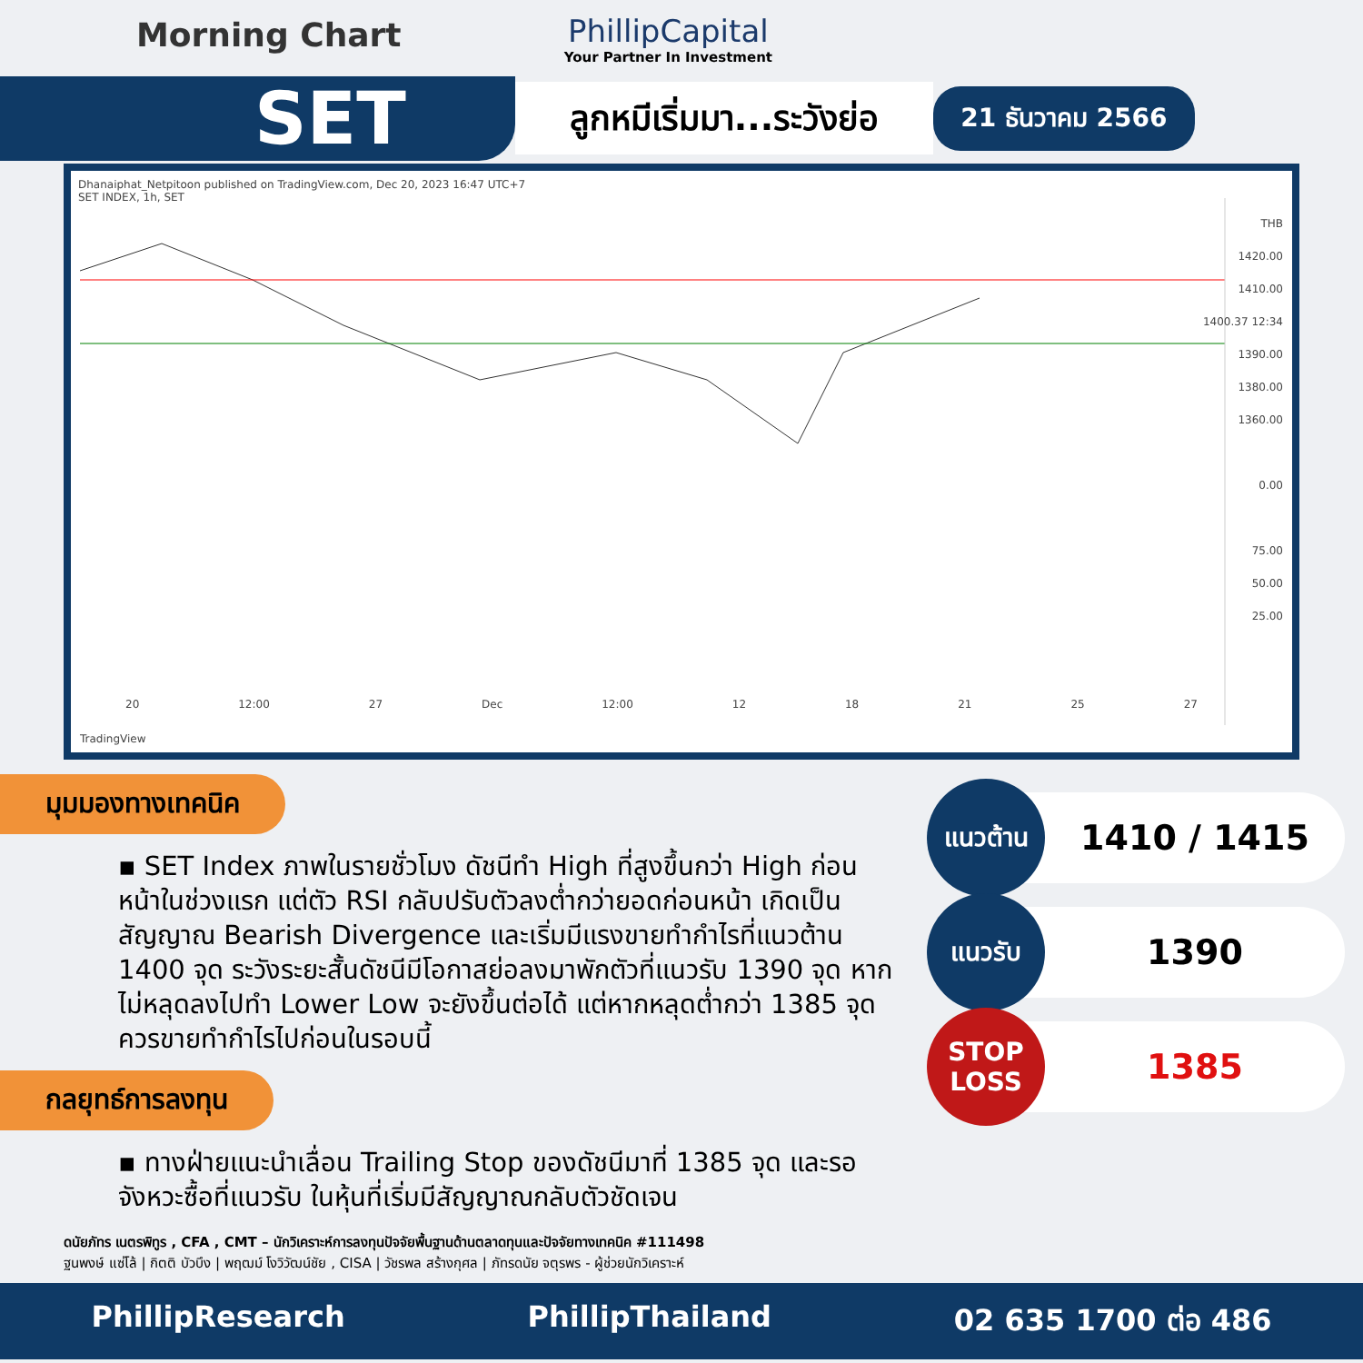Morning Chart
PhillipCapital
Your Partner In Investment
SET
ลูกหมีเริ่มมา...ระวังย่อ
21 ธันวาคม 2566
Dhanaiphat_Netpitoon published on TradingView.com, Dec 20, 2023 16:47 UTC+7
SET INDEX, 1h, SET
THB
1420.00
1410.00
1400.37 12:34
1390.00
1380.00
1360.00
0.00
75.00
50.00
25.00
20 12:00 27 Dec 12:00 12 18 21 25 27
TradingView
มุมมองทางเทคนิค
▪ SET Index ภาพในรายชั่วโมง ดัชนีทำ High ที่สูงขึ้นกว่า High ก่อนหน้าในช่วงแรก แต่ตัว RSI กลับปรับตัวลงต่ำกว่ายอดก่อนหน้า เกิดเป็นสัญญาณ Bearish Divergence และเริ่มมีแรงขายทำกำไรที่แนวต้าน 1400 จุด ระวังระยะสั้นดัชนีมีโอกาสย่อลงมาพักตัวที่แนวรับ 1390 จุด หากไม่หลุดลงไปทำ Lower Low จะยังขึ้นต่อได้ แต่หากหลุดต่ำกว่า 1385 จุด ควรขายทำกำไรไปก่อนในรอบนี้
กลยุทธ์การลงทุน
▪ ทางฝ่ายแนะนำเลื่อน Trailing Stop ของดัชนีมาที่ 1385 จุด และรอจังหวะซื้อที่แนวรับ ในหุ้นที่เริ่มมีสัญญาณกลับตัวชัดเจน
แนวต้าน
1410 / 1415
แนวรับ
1390
STOP LOSS
1385
ดนัยภัทร เนตรพิทูร , CFA , CMT – นักวิเคราะห์การลงทุนปัจจัยพื้นฐานด้านตลาดทุนและปัจจัยทางเทคนิค #111498
ฐนพงษ์ แซ่โล้ | กิตติ บัวบึง | พฤฒม์ โงวิวัฒน์ชัย , CISA | วัชรพล สร้างกุศล | ภัทรดนัย จตุรพร - ผู้ช่วยนักวิเคราะห์
PhillipResearch PhillipThailand 02 635 1700 ต่อ 486